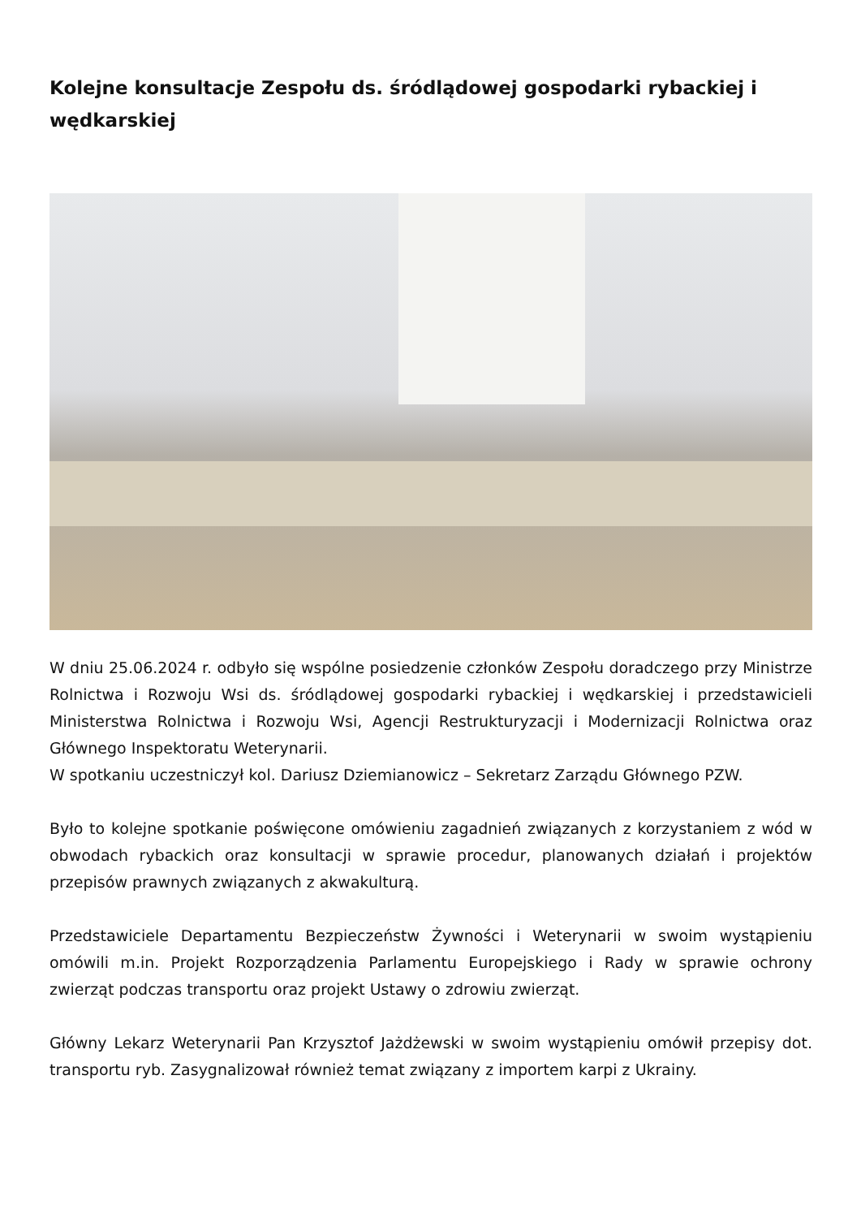Kolejne konsultacje Zespołu ds. śródlądowej gospodarki rybackiej i wędkarskiej
W dniu 25.06.2024 r. odbyło się wspólne posiedzenie członków Zespołu doradczego przy Ministrze Rolnictwa i Rozwoju Wsi ds. śródlądowej gospodarki rybackiej i wędkarskiej i przedstawicieli Ministerstwa Rolnictwa i Rozwoju Wsi, Agencji Restrukturyzacji i Modernizacji Rolnictwa oraz Głównego Inspektoratu Weterynarii.
W spotkaniu uczestniczył kol. Dariusz Dziemianowicz – Sekretarz Zarządu Głównego PZW.
Było to kolejne spotkanie poświęcone omówieniu zagadnień związanych z korzystaniem z wód w obwodach rybackich oraz konsultacji w sprawie procedur, planowanych działań i projektów przepisów prawnych związanych z akwakulturą.
Przedstawiciele Departamentu Bezpieczeństw Żywności i Weterynarii w swoim wystąpieniu omówili m.in. Projekt Rozporządzenia Parlamentu Europejskiego i Rady w sprawie ochrony zwierząt podczas transportu oraz projekt Ustawy o zdrowiu zwierząt.
Główny Lekarz Weterynarii Pan Krzysztof Jażdżewski w swoim wystąpieniu omówił przepisy dot. transportu ryb. Zasygnalizował również temat związany z importem karpi z Ukrainy.